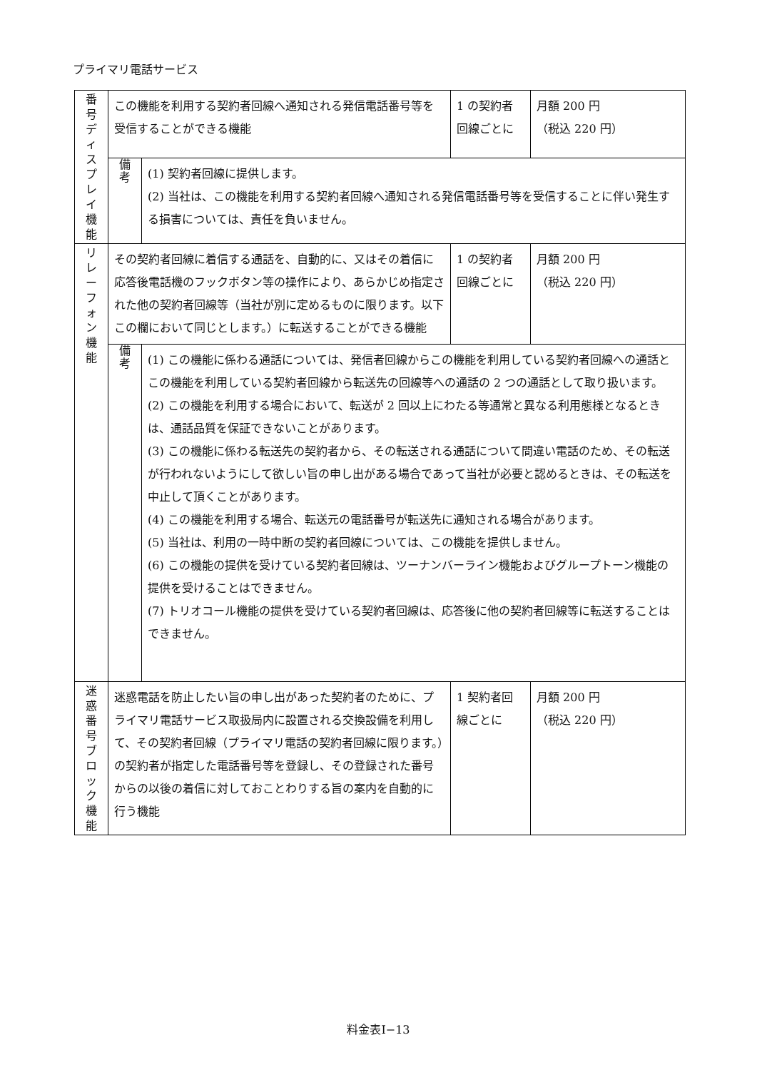プライマリ電話サービス
| 番 号 デ ィ ス プ レ イ 機 能 | この機能を利用する契約者回線へ通知される発信電話番号等を受信することができる機能 | | 1 の契約者回線ごとに | 月額 200 円 （税込 220 円） |
| | 備 考 | (1) 契約者回線に提供します。 (2) 当社は、この機能を利用する契約者回線へ通知される発信電話番号等を受信することに伴い発生する損害については、責任を負いません。 | | |
| リ レ ー フ ォ ン 機 能 | その契約者回線に着信する通話を、自動的に、又はその着信に応答後電話機のフックボタン等の操作により、あらかじめ指定された他の契約者回線等（当社が別に定めるものに限ります。以下この欄において同じとします。）に転送することができる機能 | | 1 の契約者回線ごとに | 月額 200 円 （税込 220 円） |
| | 備 考 | (1) この機能に係わる通話については、発信者回線からこの機能を利用している契約者回線への通話とこの機能を利用している契約者回線から転送先の回線等への通話の 2 つの通話として取り扱います。 (2) この機能を利用する場合において、転送が 2 回以上にわたる等通常と異なる利用態様となるときは、通話品質を保証できないことがあります。 (3) この機能に係わる転送先の契約者から、その転送される通話について間違い電話のため、その転送が行われないようにして欲しい旨の申し出がある場合であって当社が必要と認めるときは、その転送を中止して頂くことがあります。 (4) この機能を利用する場合、転送元の電話番号が転送先に通知される場合があります。 (5) 当社は、利用の一時中断の契約者回線については、この機能を提供しません。 (6) この機能の提供を受けている契約者回線は、ツーナンバーライン機能およびグループトーン機能の提供を受けることはできません。 (7) トリオコール機能の提供を受けている契約者回線は、応答後に他の契約者回線等に転送することはできません。 | | |
| 迷 惑 番 号 ブ ロ ッ ク 機 能 | 迷惑電話を防止したい旨の申し出があった契約者のために、プライマリ電話サービス取扱局内に設置される交換設備を利用して、その契約者回線（プライマリ電話の契約者回線に限ります。）の契約者が指定した電話番号等を登録し、その登録された番号からの以後の着信に対しておことわりする旨の案内を自動的に行う機能 | | 1 契約者回線ごとに | 月額 200 円 （税込 220 円） |
料金表Ⅰ−13